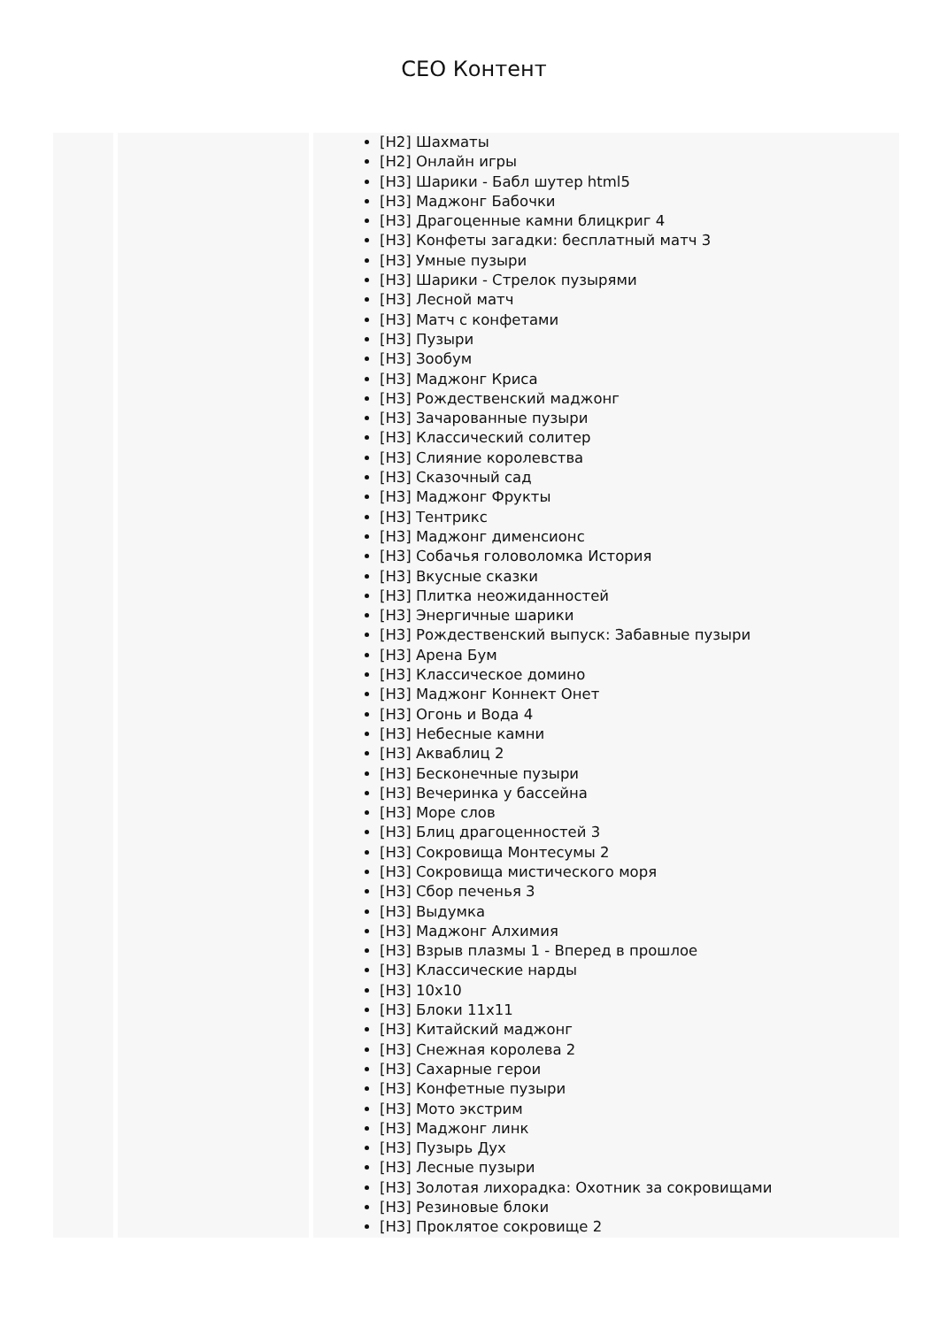CEO Контент
| | | [H2] Шахматы [H2] Онлайн игры [H3] Шарики - Бабл шутер html5 [H3] Маджонг Бабочки [H3] Драгоценные камни блицкриг 4 [H3] Конфеты загадки: бесплатный матч 3 [H3] Умные пузыри [H3] Шарики - Стрелок пузырями [H3] Лесной матч [H3] Матч с конфетами [H3] Пузыри [H3] Зообум [H3] Маджонг Криса [H3] Рождественский маджонг [H3] Зачарованные пузыри [H3] Классический солитер [H3] Слияние королевства [H3] Сказочный сад [H3] Маджонг Фрукты [H3] Тентрикс [H3] Маджонг дименсионс [H3] Собачья головоломка История [H3] Вкусные сказки [H3] Плитка неожиданностей [H3] Энергичные шарики [H3] Рождественский выпуск: Забавные пузыри [H3] Арена Бум [H3] Классическое домино [H3] Маджонг Коннект Онет [H3] Огонь и Вода 4 [H3] Небесные камни [H3] Акваблиц 2 [H3] Бесконечные пузыри [H3] Вечеринка у бассейна [H3] Море слов [H3] Блиц драгоценностей 3 [H3] Сокровища Монтесумы 2 [H3] Сокровища мистического моря [H3] Сбор печенья 3 [H3] Выдумка [H3] Маджонг Алхимия [H3] Взрыв плазмы 1 - Вперед в прошлое [H3] Классические нарды [H3] 10x10 [H3] Блоки 11x11 [H3] Китайский маджонг [H3] Снежная королева 2 [H3] Сахарные герои [H3] Конфетные пузыри [H3] Мото экстрим [H3] Маджонг линк [H3] Пузырь Дух [H3] Лесные пузыри [H3] Золотая лихорадка: Охотник за сокровищами [H3] Резиновые блоки [H3] Проклятое сокровище 2 |